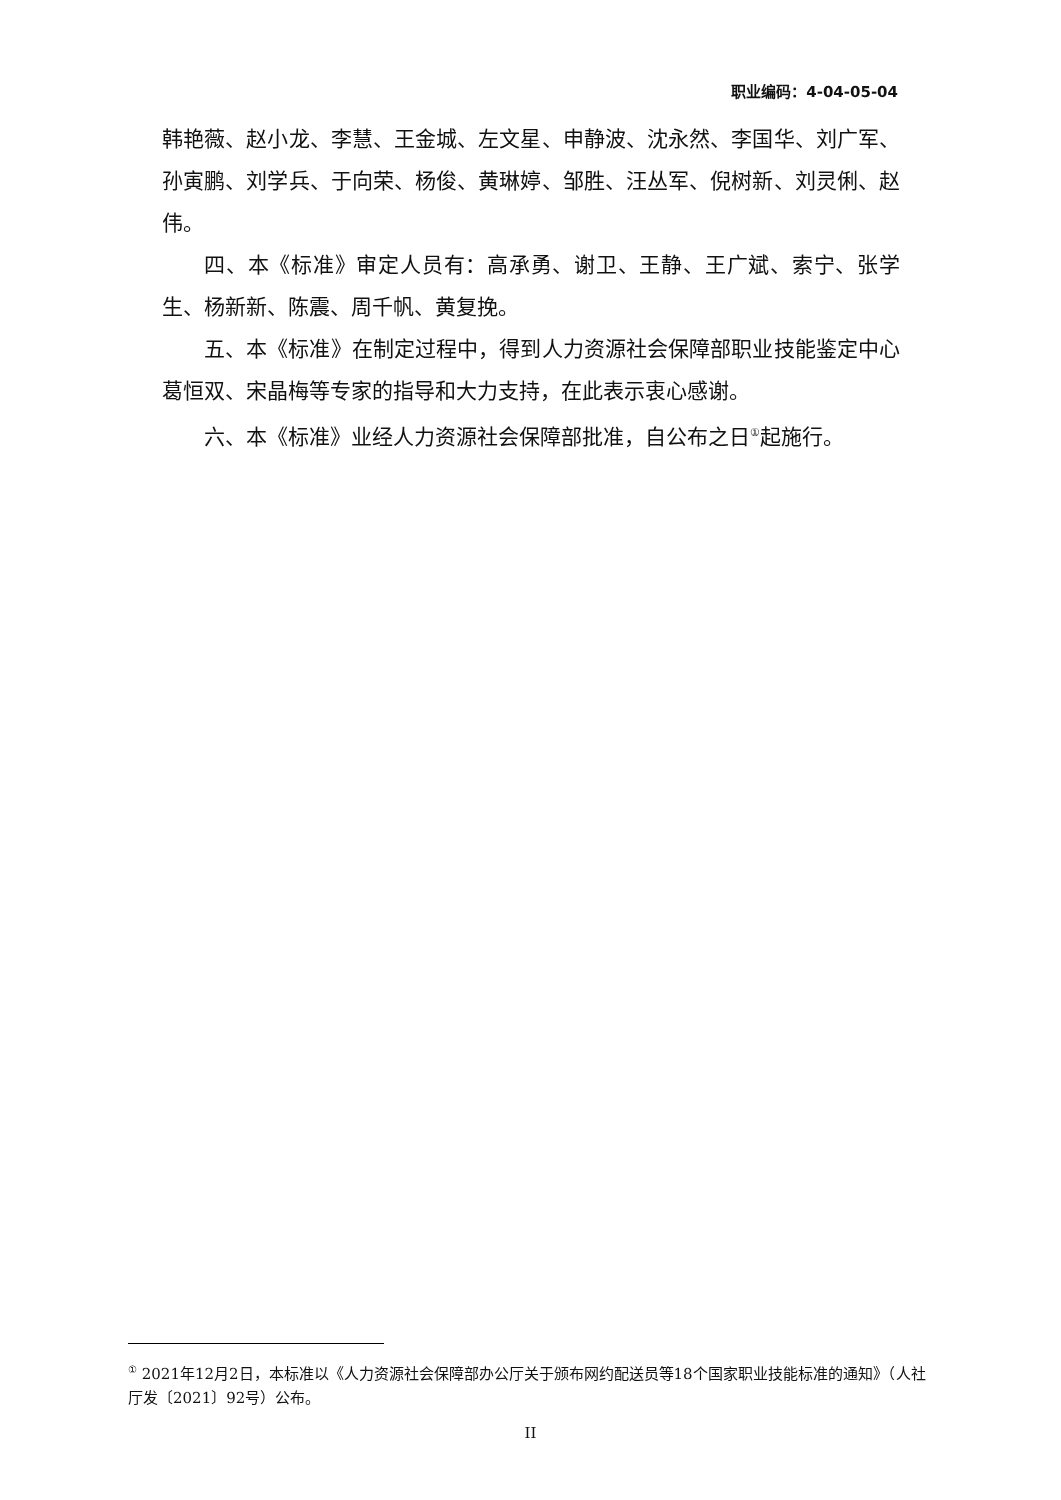职业编码：4-04-05-04
韩艳薇、赵小龙、李慧、王金城、左文星、申静波、沈永然、李国华、刘广军、孙寅鹏、刘学兵、于向荣、杨俊、黄琳婷、邹胜、汪丛军、倪树新、刘灵俐、赵伟。
四、本《标准》审定人员有：高承勇、谢卫、王静、王广斌、索宁、张学生、杨新新、陈震、周千帆、黄复挽。
五、本《标准》在制定过程中，得到人力资源社会保障部职业技能鉴定中心葛恒双、宋晶梅等专家的指导和大力支持，在此表示衷心感谢。
六、本《标准》业经人力资源社会保障部批准，自公布之日<sup>①</sup>起施行。
<sup>①</sup> 2021年12月2日，本标准以《人力资源社会保障部办公厅关于颁布网约配送员等18个国家职业技能标准的通知》（人社厅发〔2021〕92号）公布。
II